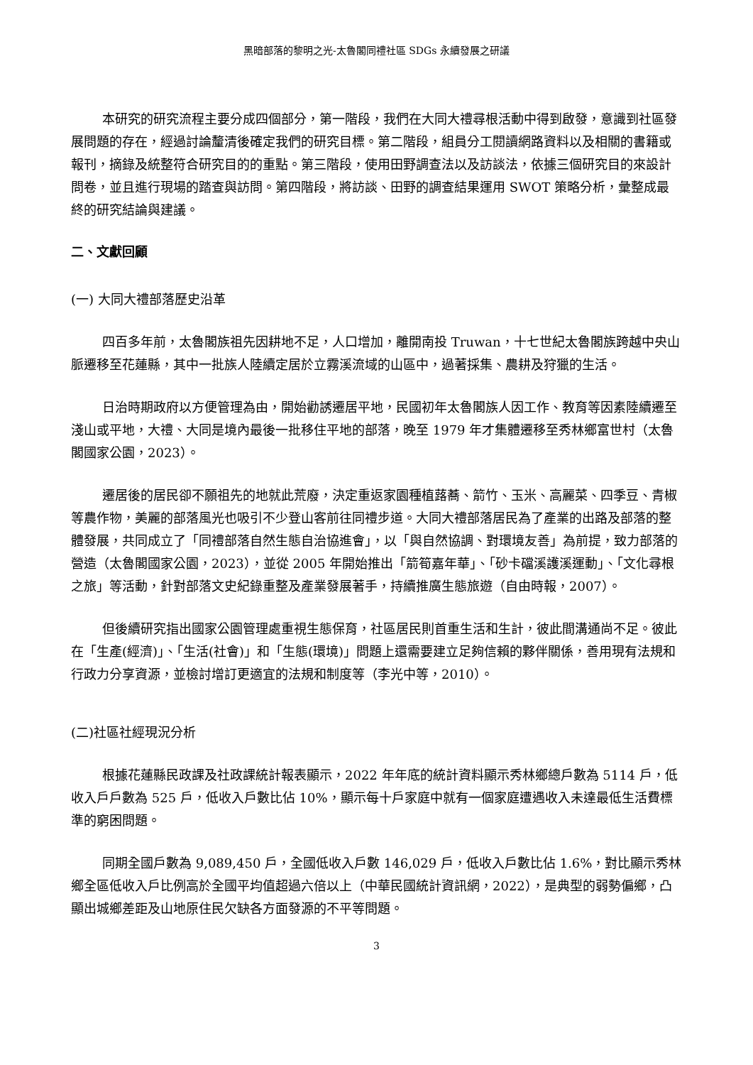黑暗部落的黎明之光-太魯閣同禮社區 SDGs 永續發展之研議
本研究的研究流程主要分成四個部分，第一階段，我們在大同大禮尋根活動中得到啟發，意識到社區發展問題的存在，經過討論釐清後確定我們的研究目標。第二階段，組員分工閱讀網路資料以及相關的書籍或報刊，摘錄及統整符合研究目的的重點。第三階段，使用田野調查法以及訪談法，依據三個研究目的來設計問卷，並且進行現場的踏查與訪問。第四階段，將訪談、田野的調查結果運用 SWOT 策略分析，彙整成最終的研究結論與建議。
二、文獻回顧
(一) 大同大禮部落歷史沿革
四百多年前，太魯閣族祖先因耕地不足，人口增加，離開南投 Truwan，十七世紀太魯閣族跨越中央山脈遷移至花蓮縣，其中一批族人陸續定居於立霧溪流域的山區中，過著採集、農耕及狩獵的生活。
日治時期政府以方便管理為由，開始勸誘遷居平地，民國初年太魯閣族人因工作、教育等因素陸續遷至淺山或平地，大禮、大同是境內最後一批移住平地的部落，晚至 1979 年才集體遷移至秀林鄉富世村（太魯閣國家公園，2023）。
遷居後的居民卻不願祖先的地就此荒廢，決定重返家園種植蕗蕎、箭竹、玉米、高麗菜、四季豆、青椒等農作物，美麗的部落風光也吸引不少登山客前往同禮步道。大同大禮部落居民為了產業的出路及部落的整體發展，共同成立了「同禮部落自然生態自治協進會」，以「與自然協調、對環境友善」為前提，致力部落的營造（太魯閣國家公園，2023），並從 2005 年開始推出「箭筍嘉年華」、「砂卡礑溪護溪運動」、「文化尋根之旅」等活動，針對部落文史紀錄重整及產業發展著手，持續推廣生態旅遊（自由時報，2007）。
但後續研究指出國家公園管理處重視生態保育，社區居民則首重生活和生計，彼此間溝通尚不足。彼此在「生產(經濟)」、「生活(社會)」和「生態(環境)」問題上還需要建立足夠信賴的夥伴關係，善用現有法規和行政力分享資源，並檢討增訂更適宜的法規和制度等（李光中等，2010）。
(二)社區社經現況分析
根據花蓮縣民政課及社政課統計報表顯示，2022 年年底的統計資料顯示秀林鄉總戶數為 5114 戶，低收入戶戶數為 525 戶，低收入戶數比佔 10%，顯示每十戶家庭中就有一個家庭遭遇收入未達最低生活費標準的窮困問題。
同期全國戶數為 9,089,450 戶，全國低收入戶數 146,029 戶，低收入戶數比佔 1.6%，對比顯示秀林鄉全區低收入戶比例高於全國平均值超過六倍以上（中華民國統計資訊網，2022），是典型的弱勢偏鄉，凸顯出城鄉差距及山地原住民欠缺各方面發源的不平等問題。
3